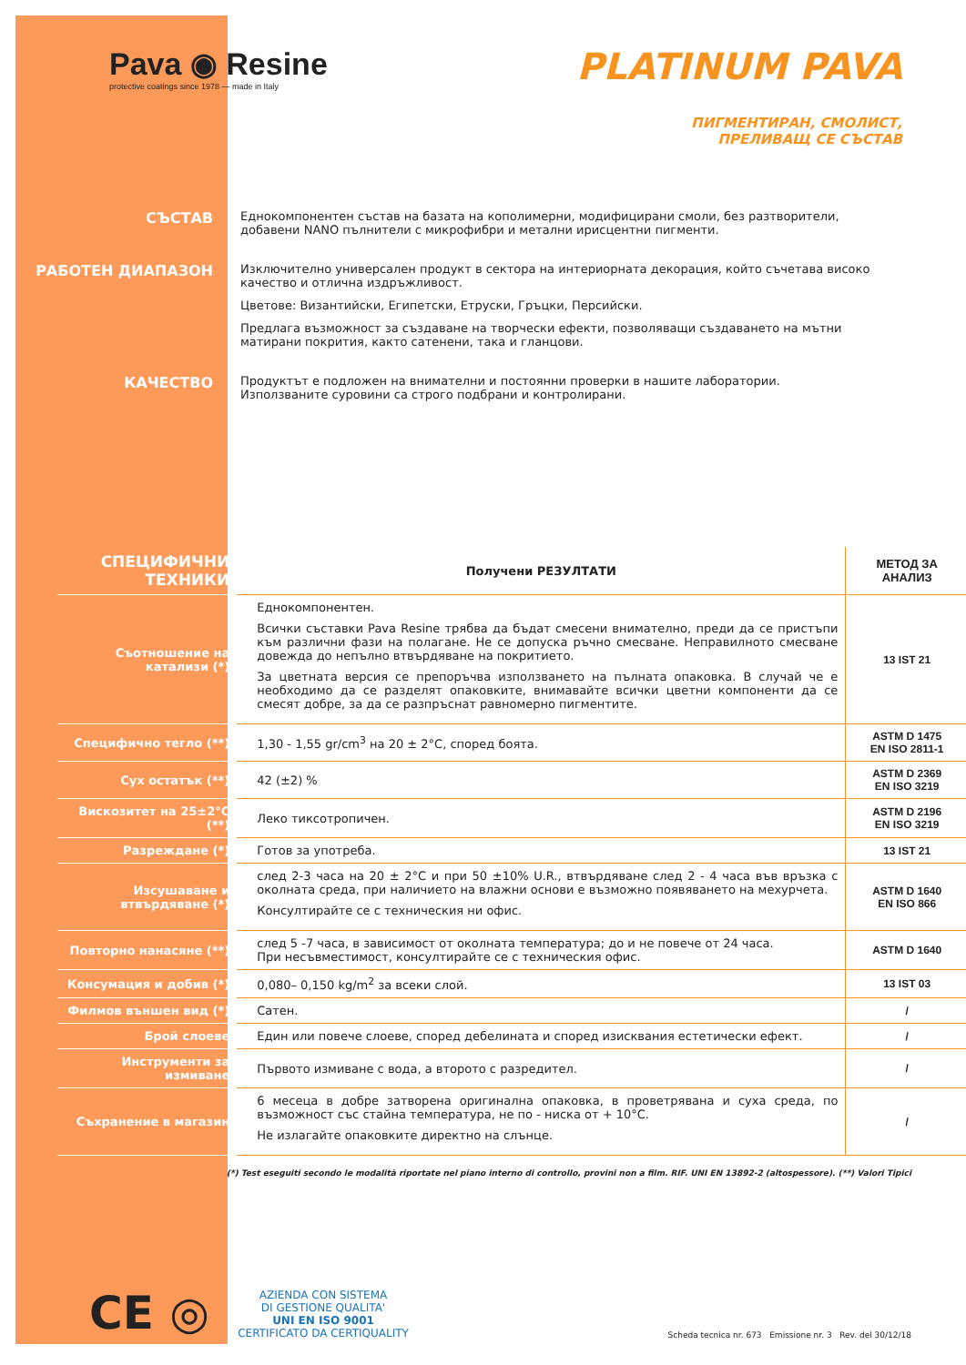Pava ◉ Resine
protective coatings since 1978 — made in Italy
PLATINUM PAVA
ПИГМЕНТИРАН, СМОЛИСТ,
ПРЕЛИВАЩ СЕ СЪСТАВ
СЪСТАВ
Еднокомпонентен състав на базата на кополимерни, модифицирани смоли, без разтворители, добавени NANO пълнители с микрофибри и метални ирисцентни пигменти.
РАБОТЕН ДИАПАЗОН
Изключително универсален продукт в сектора на интериорната декорация, който съчетава високо качество и отлична издръжливост.
Цветове: Византийски, Египетски, Етруски, Гръцки, Персийски.
Предлага възможност за създаване на творчески ефекти, позволяващи създаването на мътни матирани покрития, както сатенени, така и гланцови.
КАЧЕСТВО
Продуктът е подложен на внимателни и постоянни проверки в нашите лаборатории.
Използваните суровини са строго подбрани и контролирани.
| СПЕЦИФИЧНИ ТЕХНИКИ | Получени РЕЗУЛТАТИ | МЕТОД ЗА АНАЛИЗ |
| Съотношение на катализи (*) | Еднокомпонентен. Всички съставки Pava Resine трябва да бъдат смесени внимателно, преди да се пристъпи към различни фази на полагане. Не се допуска ръчно смесване. Неправилното смесване довежда до непълно втвърдяване на покритието. За цветната версия се препоръчва използването на пълната опаковка. В случай че е необходимо да се разделят опаковките, внимавайте всички цветни компоненти да се смесят добре, за да се разпръснат равномерно пигментите. | 13 IST 21 |
| Специфично тегло (**) | 1,30 - 1,55 gr/cm<sup>3</sup> на 20 ± 2°C, според боята. | ASTM D 1475 EN ISO 2811-1 |
| Сух остатък (**) | 42 (±2) % | ASTM D 2369 EN ISO 3219 |
| Вискозитет на 25±2°C (**) | Леко тиксотропичен. | ASTM D 2196 EN ISO 3219 |
| Разреждане (*) | Готов за употреба. | 13 IST 21 |
| Изсушаване и втвърдяване (*) | след 2-3 часа на 20 ± 2°C и при 50 ±10% U.R., втвърдяване след 2 - 4 часа във връзка с околната среда, при наличието на влажни основи е възможно появяването на мехурчета. Консултирайте се с техническия ни офис. | ASTM D 1640 EN ISO 866 |
| Повторно нанасяне (**) | след 5 -7 часа, в зависимост от околната температура; до и не повече от 24 часа. При несъвместимост, консултирайте се с техническия офис. | ASTM D 1640 |
| Консумация и добив (*) | 0,080– 0,150 kg/m<sup>2</sup> за всеки слой. | 13 IST 03 |
| Филмов външен вид (*) | Сатен. | / |
| Брой слоеве | Един или повече слоеве, според дебелината и според изисквания естетически ефект. | / |
| Инструменти за измиване | Първото измиване с вода, а второто с разредител. | / |
| Съхранение в магазин | 6 месеца в добре затворена оригинална опаковка, в проветрявана и суха среда, по възможност със стайна температура, не по - ниска от + 10°C. Не излагайте опаковките директно на слънце. | / |
(*) Test eseguiti secondo le modalità riportate nel piano interno di controllo, provini non a film. RIF. UNI EN 13892-2 (altospessore). (**) Valori Tipici
CE ◎
AZIENDA CON SISTEMA
DI GESTIONE QUALITA'
UNI EN ISO 9001
CERTIFICATO DA CERTIQUALITY
Scheda tecnica nr. 673 Emissione nr. 3 Rev. del 30/12/18